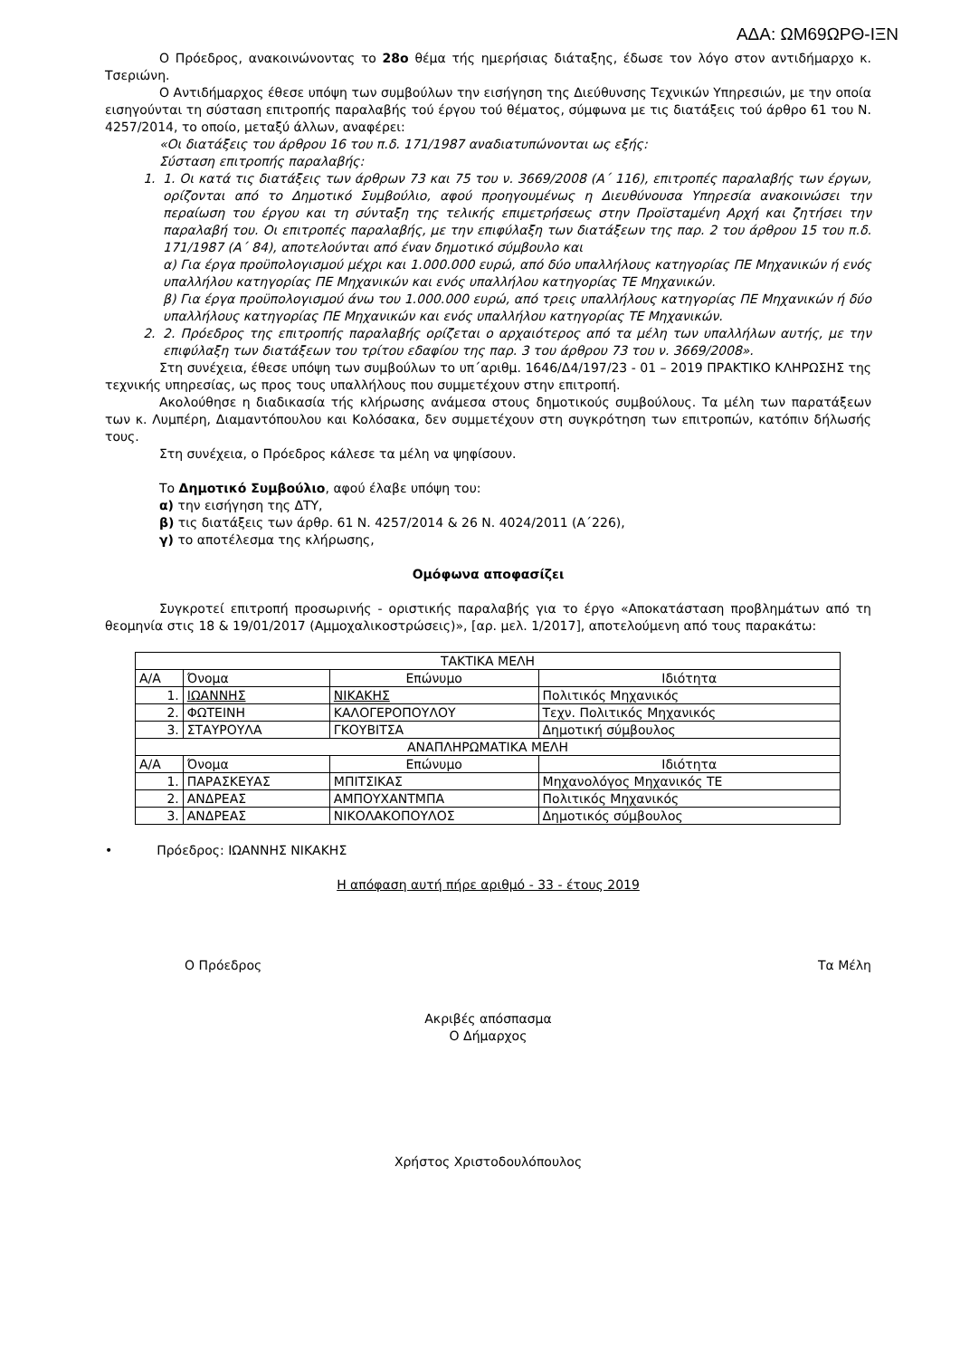ΑΔΑ: ΩΜ69ΩΡΘ-ΙΞΝ
Ο Πρόεδρος, ανακοινώνοντας το 28ο θέμα τής ημερήσιας διάταξης, έδωσε τον λόγο στον αντιδήμαρχο κ. Τσεριώνη.
Ο Αντιδήμαρχος έθεσε υπόψη των συμβούλων την εισήγηση της Διεύθυνσης Τεχνικών Υπηρεσιών, με την οποία εισηγούνται τη σύσταση επιτροπής παραλαβής τού έργου τού θέματος, σύμφωνα με τις διατάξεις τού άρθρο 61 του Ν. 4257/2014, το οποίο, μεταξύ άλλων, αναφέρει:
«Οι διατάξεις του άρθρου 16 του π.δ. 171/1987 αναδιατυπώνονται ως εξής:
Σύσταση επιτροπής παραλαβής:
1. 1. Οι κατά τις διατάξεις των άρθρων 73 και 75 του ν. 3669/2008 (Α΄ 116), επιτροπές παραλαβής των έργων, ορίζονται από το Δημοτικό Συμβούλιο, αφού προηγουμένως η Διευθύνουσα Υπηρεσία ανακοινώσει την περαίωση του έργου και τη σύνταξη της τελικής επιμετρήσεως στην Προϊσταμένη Αρχή και ζητήσει την παραλαβή του. Οι επιτροπές παραλαβής, με την επιφύλαξη των διατάξεων της παρ. 2 του άρθρου 15 του π.δ. 171/1987 (Α΄ 84), αποτελούνται από έναν δημοτικό σύμβουλο και
α) Για έργα προϋπολογισμού μέχρι και 1.000.000 ευρώ, από δύο υπαλλήλους κατηγορίας ΠΕ Μηχανικών ή ενός υπαλλήλου κατηγορίας ΠΕ Μηχανικών και ενός υπαλλήλου κατηγορίας ΤΕ Μηχανικών.
β) Για έργα προϋπολογισμού άνω του 1.000.000 ευρώ, από τρεις υπαλλήλους κατηγορίας ΠΕ Μηχανικών ή δύο υπαλλήλους κατηγορίας ΠΕ Μηχανικών και ενός υπαλλήλου κατηγορίας ΤΕ Μηχανικών.
2. 2. Πρόεδρος της επιτροπής παραλαβής ορίζεται ο αρχαιότερος από τα μέλη των υπαλλήλων αυτής, με την επιφύλαξη των διατάξεων του τρίτου εδαφίου της παρ. 3 του άρθρου 73 του ν. 3669/2008».
Στη συνέχεια, έθεσε υπόψη των συμβούλων το υπ΄αριθμ. 1646/Δ4/197/23 - 01 – 2019 ΠΡΑΚΤΙΚΟ ΚΛΗΡΩΣΗΣ της τεχνικής υπηρεσίας, ως προς τους υπαλλήλους που συμμετέχουν στην επιτροπή.
Ακολούθησε η διαδικασία τής κλήρωσης ανάμεσα στους δημοτικούς συμβούλους. Τα μέλη των παρατάξεων των κ. Λυμπέρη, Διαμαντόπουλου και Κολόσακα, δεν συμμετέχουν στη συγκρότηση των επιτροπών, κατόπιν δήλωσής τους.
Στη συνέχεια, ο Πρόεδρος κάλεσε τα μέλη να ψηφίσουν.
Το Δημοτικό Συμβούλιο, αφού έλαβε υπόψη του:
α) την εισήγηση της ΔΤΥ,
β) τις διατάξεις των άρθρ. 61 Ν. 4257/2014 & 26 Ν. 4024/2011 (Α΄226),
γ) το αποτέλεσμα της κλήρωσης,
Ομόφωνα αποφασίζει
Συγκροτεί επιτροπή προσωρινής - οριστικής παραλαβής για το έργο «Αποκατάσταση προβλημάτων από τη θεομηνία στις 18 & 19/01/2017 (Αμμοχαλικοστρώσεις)», [αρ. μελ. 1/2017], αποτελούμενη από τους παρακάτω:
| ΤΑΚΤΙΚΑ ΜΕΛΗ | | | |
| Α/Α | Όνομα | Επώνυμο | Ιδιότητα |
| 1. | ΙΩΑΝΝΗΣ | ΝΙΚΑΚΗΣ | Πολιτικός Μηχανικός |
| 2. | ΦΩΤΕΙΝΗ | ΚΑΛΟΓΕΡΟΠΟΥΛΟΥ | Τεχν. Πολιτικός Μηχανικός |
| 3. | ΣΤΑΥΡΟΥΛΑ | ΓΚΟΥΒΙΤΣΑ | Δημοτική σύμβουλος |
| ΑΝΑΠΛΗΡΩΜΑΤΙΚΑ ΜΕΛΗ | | | |
| Α/Α | Όνομα | Επώνυμο | Ιδιότητα |
| 1. | ΠΑΡΑΣΚΕΥΑΣ | ΜΠΙΤΣΙΚΑΣ | Μηχανολόγος Μηχανικός ΤΕ |
| 2. | ΑΝΔΡΕΑΣ | ΑΜΠΟΥΧΑΝΤΜΠΑ | Πολιτικός Μηχανικός |
| 3. | ΑΝΔΡΕΑΣ | ΝΙΚΟΛΑΚΟΠΟΥΛΟΣ | Δημοτικός σύμβουλος |
• Πρόεδρος: ΙΩΑΝΝΗΣ ΝΙΚΑΚΗΣ
Η απόφαση αυτή πήρε αριθμό - 33 - έτους 2019
Ο Πρόεδρος Τα Μέλη
Ακριβές απόσπασμα
Ο Δήμαρχος
Χρήστος Χριστοδουλόπουλος